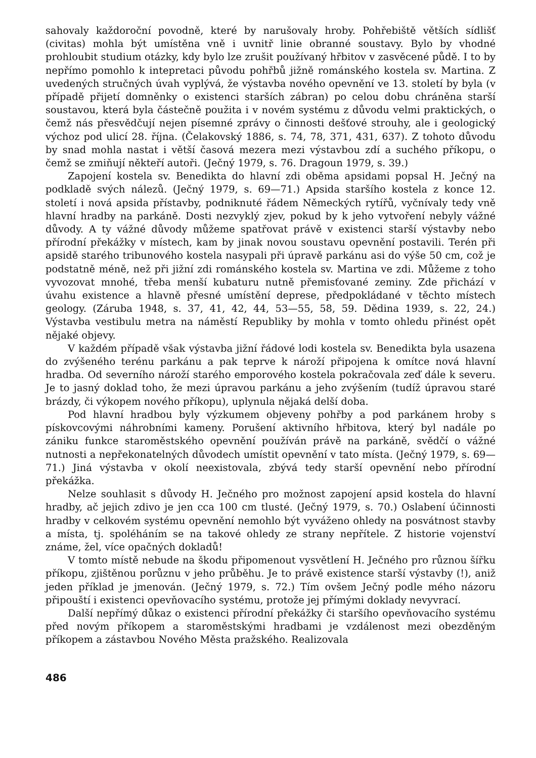sahovaly každoroční povodně, které by narušovaly hroby. Pohřebiště větších sídlišť (civitas) mohla být umístěna vně i uvnitř linie obranné soustavy. Bylo by vhodné prohloubit studium otázky, kdy bylo lze zrušit používaný hřbitov v zasvěcené půdě. I to by nepřímo pomohlo k intepretaci původu pohřbů jižně románského kostela sv. Martina. Z uvedených stručných úvah vyplývá, že výstavba nového opevnění ve 13. století by byla (v případě přijetí domněnky o existenci starších zábran) po celou dobu chráněna starší soustavou, která byla částečně použita i v novém systému z důvodu velmi praktických, o čemž nás přesvědčují nejen písemné zprávy o činnosti dešťové strouhy, ale i geologický výchoz pod ulicí 28. října. (Čelakovský 1886, s. 74, 78, 371, 431, 637). Z tohoto důvodu by snad mohla nastat i větší časová mezera mezi výstavbou zdí a suchého příkopu, o čemž se zmiňují někteří autoři. (Ječný 1979, s. 76. Dragoun 1979, s. 39.)
Zapojení kostela sv. Benedikta do hlavní zdi oběma apsidami popsal H. Ječný na podkladě svých nálezů. (Ječný 1979, s. 69—71.) Apsida staršího kostela z konce 12. století i nová apsida přístavby, podniknuté řádem Německých rytířů, vyčnívaly tedy vně hlavní hradby na parkáně. Dosti nezvyklý zjev, pokud by k jeho vytvoření nebyly vážné důvody. A ty vážné důvody můžeme spatřovat právě v existenci starší výstavby nebo přírodní překážky v místech, kam by jinak novou soustavu opevnění postavili. Terén při apsidě starého tribunového kostela nasypali při úpravě parkánu asi do výše 50 cm, což je podstatně méně, než při jižní zdi románského kostela sv. Martina ve zdi. Můžeme z toho vyvozovat mnohé, třeba menší kubaturu nutně přemisťované zeminy. Zde přichází v úvahu existence a hlavně přesné umístění deprese, předpokládané v těchto místech geology. (Záruba 1948, s. 37, 41, 42, 44, 53—55, 58, 59. Dědina 1939, s. 22, 24.) Výstavba vestibulu metra na náměstí Republiky by mohla v tomto ohledu přinést opět nějaké objevy.
V každém případě však výstavba jižní řádové lodi kostela sv. Benedikta byla usazena do zvýšeného terénu parkánu a pak teprve k nároží připojena k omítce nová hlavní hradba. Od severního nároží starého emporového kostela pokračovala zeď dále k severu. Je to jasný doklad toho, že mezi úpravou parkánu a jeho zvýšením (tudíž úpravou staré brázdy, či výkopem nového příkopu), uplynula nějaká delší doba.
Pod hlavní hradbou byly výzkumem objeveny pohřby a pod parkánem hroby s pískovcovými náhrobními kameny. Porušení aktivního hřbitova, který byl nadále po zániku funkce staroměstského opevnění používán právě na parkáně, svědčí o vážné nutnosti a nepřekonatelných důvodech umístit opevnění v tato místa. (Ječný 1979, s. 69—71.) Jiná výstavba v okolí neexistovala, zbývá tedy starší opevnění nebo přírodní překážka.
Nelze souhlasit s důvody H. Ječného pro možnost zapojení apsid kostela do hlavní hradby, ač jejich zdivo je jen cca 100 cm tlusté. (Ječný 1979, s. 70.) Oslabení účinnosti hradby v celkovém systému opevnění nemohlo být vyváženo ohledy na posvátnost stavby a místa, tj. spoléháním se na takové ohledy ze strany nepřítele. Z historie vojenství známe, žel, více opačných dokladů!
V tomto místě nebude na škodu připomenout vysvětlení H. Ječného pro různou šířku příkopu, zjištěnou porůznu v jeho průběhu. Je to právě existence starší výstavby (!), aniž jeden příklad je jmenován. (Ječný 1979, s. 72.) Tím ovšem Ječný podle mého názoru připouští i existenci opevňovacího systému, protože jej přímými doklady nevyvrací.
Další nepřímý důkaz o existenci přírodní překážky či staršího opevňovacího systému před novým příkopem a staroměstskými hradbami je vzdálenost mezi obezděným příkopem a zástavbou Nového Města pražského. Realizovala
486